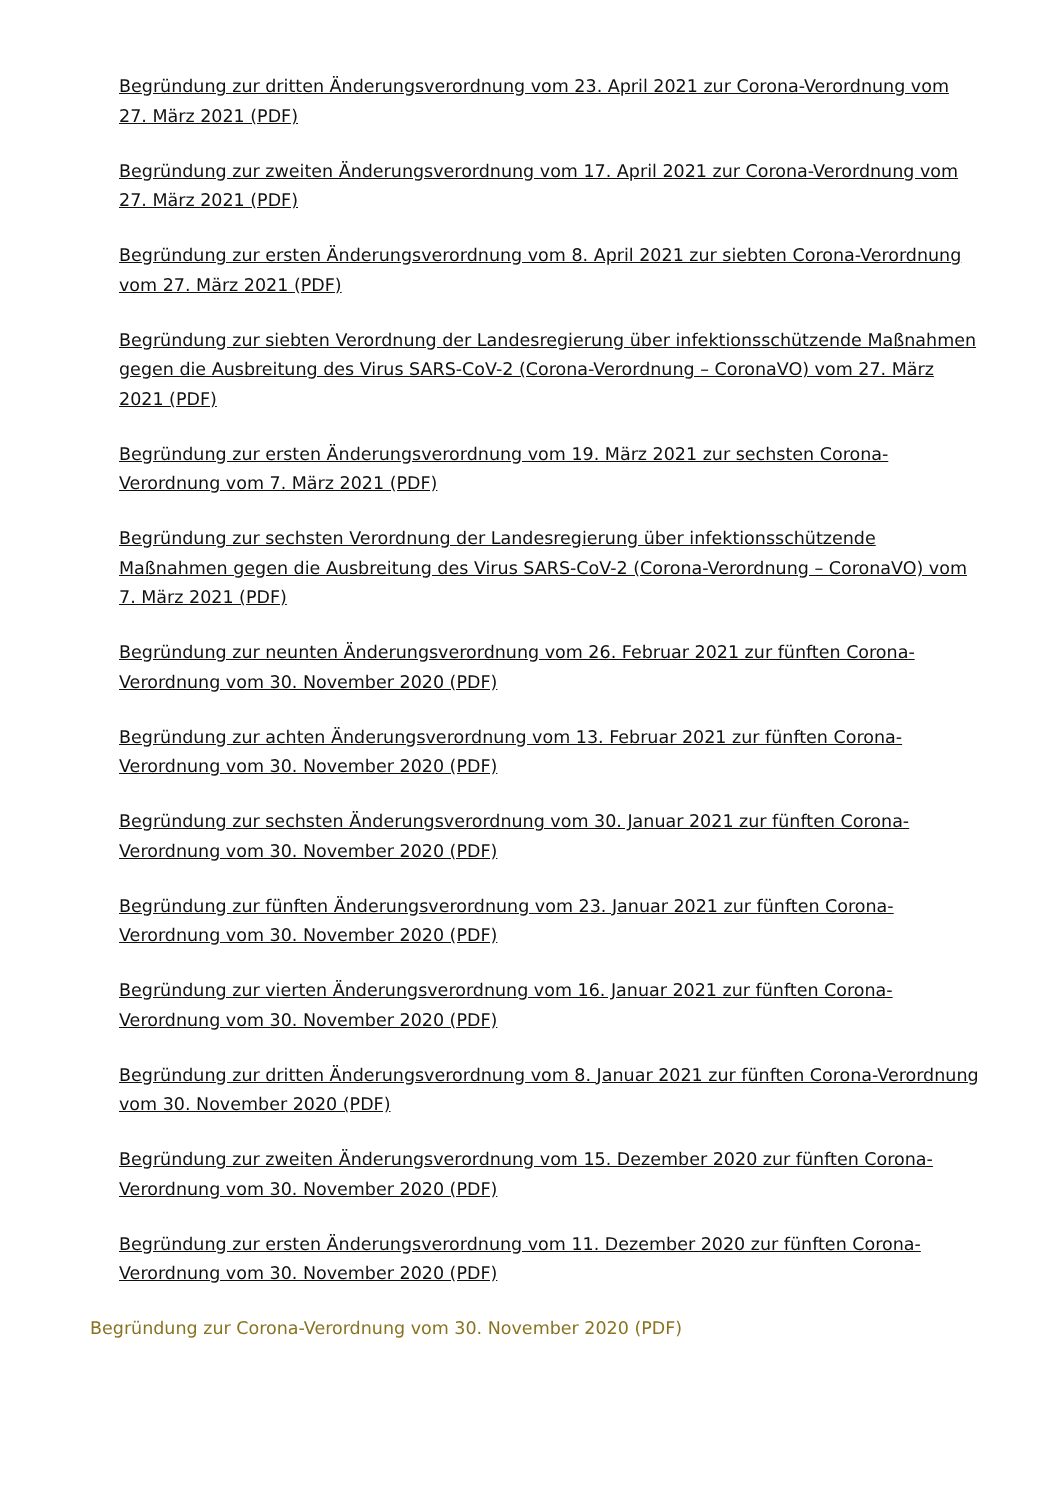Begründung zur dritten Änderungsverordnung vom 23. April 2021 zur Corona-Verordnung vom 27. März 2021 (PDF)
Begründung zur zweiten Änderungsverordnung vom 17. April 2021 zur Corona-Verordnung vom 27. März 2021 (PDF)
Begründung zur ersten Änderungsverordnung vom 8. April 2021 zur siebten Corona-Verordnung vom 27. März 2021 (PDF)
Begründung zur siebten Verordnung der Landesregierung über infektionsschützende Maßnahmen gegen die Ausbreitung des Virus SARS-CoV-2 (Corona-Verordnung – CoronaVO) vom 27. März 2021 (PDF)
Begründung zur ersten Änderungsverordnung vom 19. März 2021 zur sechsten Corona-Verordnung vom 7. März 2021 (PDF)
Begründung zur sechsten Verordnung der Landesregierung über infektionsschützende Maßnahmen gegen die Ausbreitung des Virus SARS-CoV-2 (Corona-Verordnung – CoronaVO) vom 7. März 2021 (PDF)
Begründung zur neunten Änderungsverordnung vom 26. Februar 2021 zur fünften Corona-Verordnung vom 30. November 2020 (PDF)
Begründung zur achten Änderungsverordnung vom 13. Februar 2021 zur fünften Corona-Verordnung vom 30. November 2020 (PDF)
Begründung zur sechsten Änderungsverordnung vom 30. Januar 2021 zur fünften Corona-Verordnung vom 30. November 2020 (PDF)
Begründung zur fünften Änderungsverordnung vom 23. Januar 2021 zur fünften Corona-Verordnung vom 30. November 2020 (PDF)
Begründung zur vierten Änderungsverordnung vom 16. Januar 2021 zur fünften Corona-Verordnung vom 30. November 2020 (PDF)
Begründung zur dritten Änderungsverordnung vom 8. Januar 2021 zur fünften Corona-Verordnung vom 30. November 2020 (PDF)
Begründung zur zweiten Änderungsverordnung vom 15. Dezember 2020 zur fünften Corona-Verordnung vom 30. November 2020 (PDF)
Begründung zur ersten Änderungsverordnung vom 11. Dezember 2020 zur fünften Corona-Verordnung vom 30. November 2020 (PDF)
Begründung zur Corona-Verordnung vom 30. November 2020 (PDF)